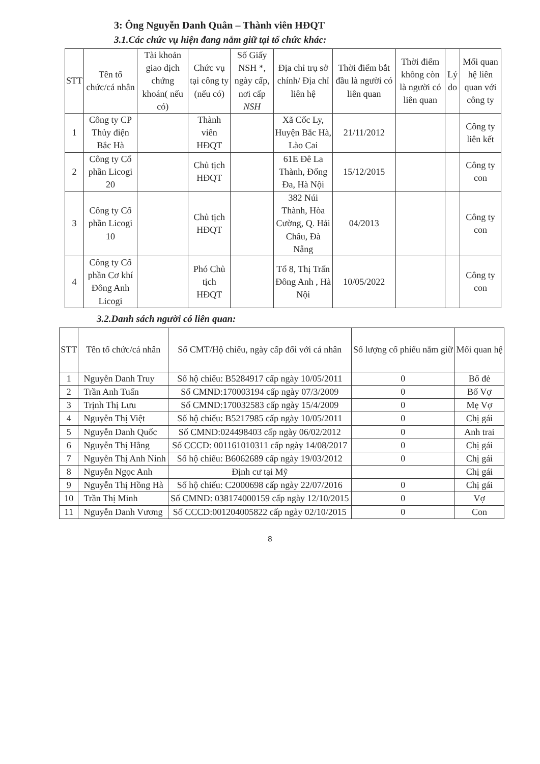3: Ông Nguyễn Danh Quân – Thành viên HĐQT
3.1.Các chức vụ hiện đang nắm giữ tại tổ chức khác:
| STT | Tên tổ chức/cá nhân | Tài khoản giao dịch chứng khoán( nếu có) | Chức vụ tại công ty (nếu có) | Số Giấy NSH *, ngày cấp, nơi cấp NSH | Địa chỉ trụ sở chính/ Địa chỉ liên hệ | Thời điểm bắt đầu là người có liên quan | Thời điểm không còn là người có liên quan | Lý do | Mối quan hệ liên quan với công ty |
| --- | --- | --- | --- | --- | --- | --- | --- | --- | --- |
| 1 | Công ty CP Thủy điện Bắc Hà | | Thành viên HĐQT | | Xã Cốc Ly, Huyện Bắc Hà, Lào Cai | 21/11/2012 | | | Công ty liên kết |
| 2 | Công ty Cổ phần Licogi 20 | | Chủ tịch HĐQT | | 61E Đê La Thành, Đống Đa, Hà Nội | 15/12/2015 | | | Công ty con |
| 3 | Công ty Cổ phần Licogi 10 | | Chủ tịch HĐQT | | 382 Núi Thành, Hòa Cường, Q. Hải Châu, Đà Nẵng | 04/2013 | | | Công ty con |
| 4 | Công ty Cổ phần Cơ khí Đông Anh Licogi | | Phó Chủ tịch HĐQT | | Tổ 8, Thị Trấn Đông Anh , Hà Nội | 10/05/2022 | | | Công ty con |
3.2.Danh sách người có liên quan:
| STT | Tên tổ chức/cá nhân | Số CMT/Hộ chiếu, ngày cấp đối với cá nhân | Số lượng cổ phiếu nắm giữ | Mối quan hệ |
| --- | --- | --- | --- | --- |
| 1 | Nguyễn Danh Truy | Số hộ chiếu: B5284917 cấp ngày 10/05/2011 | 0 | Bố đẻ |
| 2 | Trần Anh Tuấn | Số CMND:170003194 cấp ngày 07/3/2009 | 0 | Bố Vợ |
| 3 | Trịnh Thị Lưu | Số CMND:170032583 cấp ngày 15/4/2009 | 0 | Mẹ Vợ |
| 4 | Nguyễn Thị Việt | Số hộ chiếu: B5217985 cấp ngày 10/05/2011 | 0 | Chị gái |
| 5 | Nguyễn Danh Quốc | Số CMND:024498403 cấp ngày 06/02/2012 | 0 | Anh trai |
| 6 | Nguyễn Thị Hằng | Số CCCD: 001161010311 cấp ngày 14/08/2017 | 0 | Chị gái |
| 7 | Nguyễn Thị Anh Ninh | Số hộ chiếu: B6062689 cấp ngày 19/03/2012 | 0 | Chị gái |
| 8 | Nguyễn Ngọc Anh | Định cư tại Mỹ | | Chị gái |
| 9 | Nguyễn Thị Hồng Hà | Số hộ chiếu: C2000698 cấp ngày 22/07/2016 | 0 | Chị gái |
| 10 | Trần Thị Minh | Số CMND: 038174000159 cấp ngày 12/10/2015 | 0 | Vợ |
| 11 | Nguyễn Danh Vương | Số CCCD:001204005822 cấp ngày 02/10/2015 | 0 | Con |
8